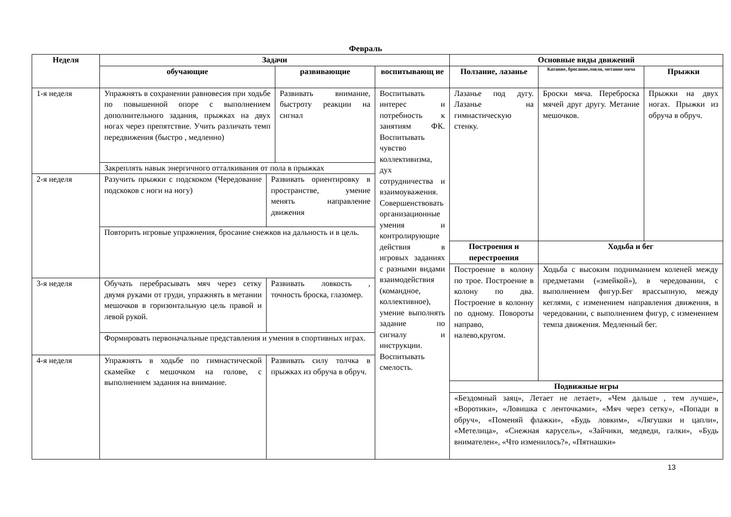Февраль
| Неделя | Задачи | | | | Основные виды движений | | |
| --- | --- | --- | --- | --- | --- | --- | --- |
| | обучающие | | развивающие | воспитывающ ие | Ползание, лазанье | Катание, бросание,ловля, метание мяча | Прыжки |
| 1-я неделя | Упражнять в сохранении равновесия при ходьбе по повышенной опоре с выполнением дополнительного задания, прыжках на двух ногах через препятствие. Учить различать темп передвижения (быстро , медленно) | | Развивать внимание, быстроту реакции на сигнал | Воспитывать интерес и потребность к занятиям ФК. Воспитывать чувство коллективизма, дух сотрудничества и взаимоуважения. Совершенствовать организационные умения и контролирующие действия в игровых заданиях с разными видами взаимодействия (командное, коллективное), умение выполнять задание по сигналу и инструкции. Воспитывать смелость. | Лазанье под дугу. Лазанье на гимнастическую стенку. | Броски мяча. Переброска мячей друг другу. Метание мешочков. | Прыжки на двух ногах. Прыжки из обруча в обруч. |
| | Закреплять навык энергичного отталкивания от пола в прыжках | | | | | | |
| 2-я неделя | Разучить прыжки с подскоком (Чередование подскоков с ноги на ногу) | Развивать ориентировку в пространстве, умение менять направление движения | | | | | |
| | Повторить игровые упражнения, бросание снежков на дальность и в цель. | | | | | | |
| | | | | | Построения и перестроения | Ходьба и бег | |
| | | | | | Построение в колону по трое. Построение в колону по два. Построение в колонну по одному. Повороты направо, налево,кругом. | Ходьба с высоким подниманием коленей между предметами («змейкой»), в чередовании, с выполнением фигур.Бег врассыпную, между кеглями, с изменением направления движения, в чередовании, с выполнением фигур, с изменением темпа движения. Медленный бег. | |
| 3-я неделя | Обучать перебрасывать мяч через сетку двумя руками от груди, упражнять в метании мешочков в горизонтальную цель правой и левой рукой. | Развивать ловкость , точность броска, глазомер. | | | | | |
| | Формировать первоначальные представления и умения в спортивных играх. | | | | | | |
| 4-я неделя | Упражнять в ходьбе по гимнастической скамейке с мешочком на голове, с выполнением задания на внимание. | Развивать силу толчка в прыжках из обруча в обруч. | | | | | |
| | | | | | Подвижные игры | | |
| | | | | | «Бездомный заяц», Летает не летает», «Чем дальше , тем лучше», «Воротики», «Ловишка с ленточками», «Мяч через сетку», «Попади в обруч», «Поменяй флажки», «Будь ловким», «Лягушки и цапли», «Метелица», «Снежная карусель», «Зайчики, медведи, галки», «Будь внимателен», «Что изменилось?», «Пятнашки» | | |
13